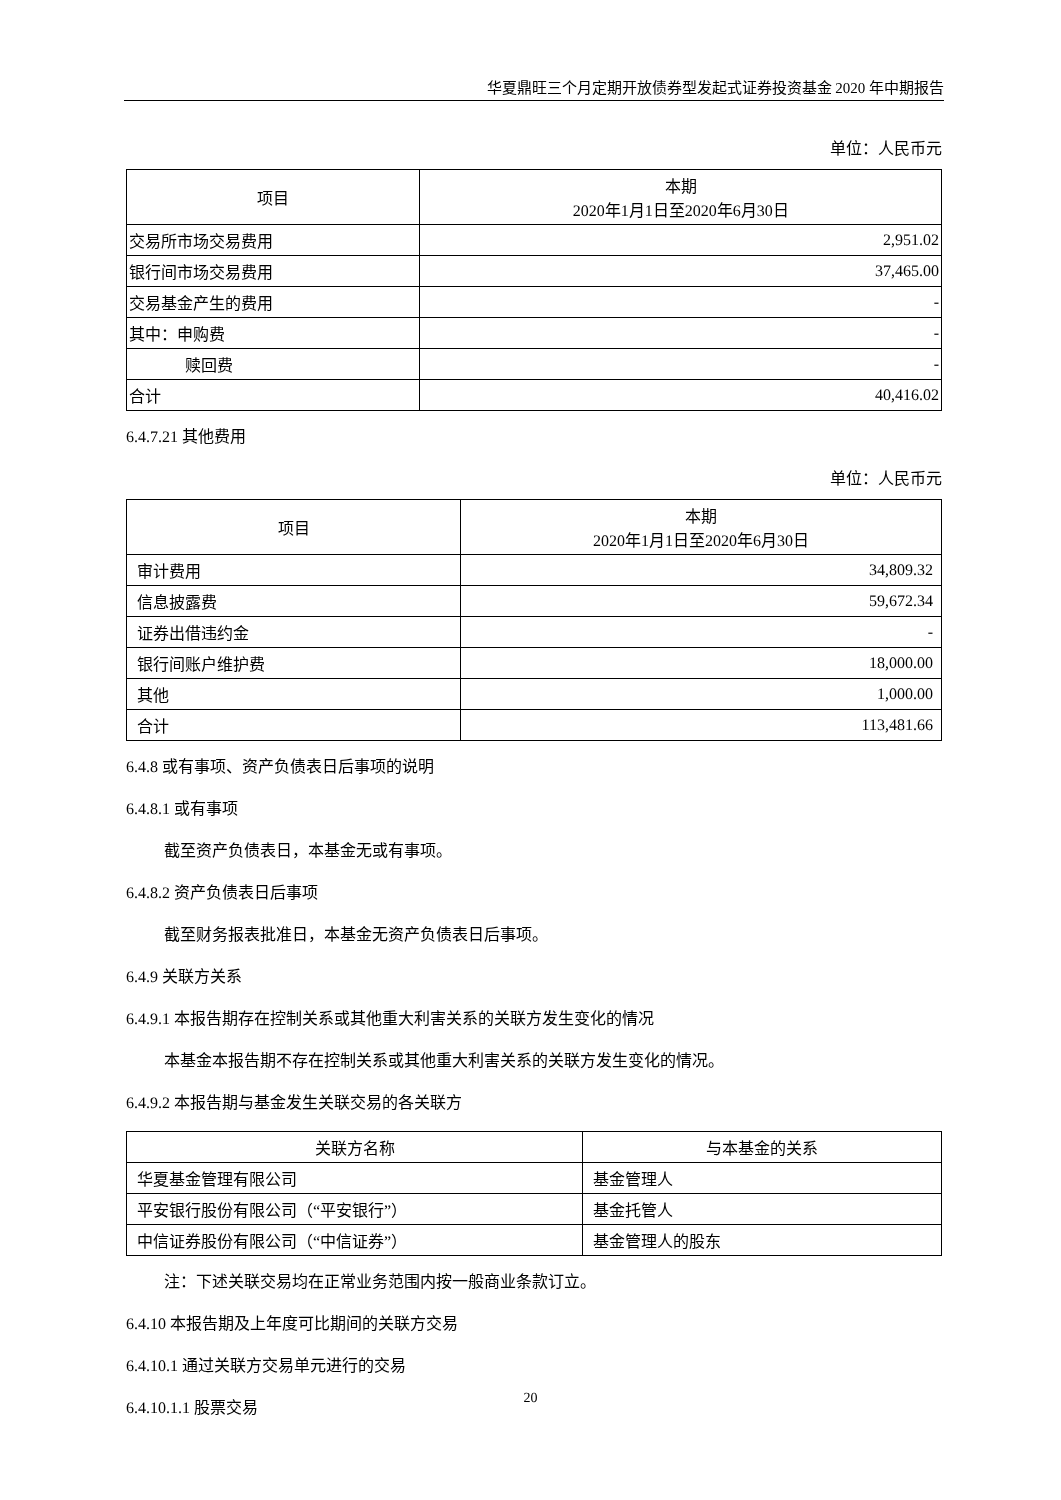华夏鼎旺三个月定期开放债券型发起式证券投资基金 2020 年中期报告
单位：人民币元
| 项目 | 本期 2020年1月1日至2020年6月30日 |
| --- | --- |
| 交易所市场交易费用 | 2,951.02 |
| 银行间市场交易费用 | 37,465.00 |
| 交易基金产生的费用 | - |
| 其中：申购费 | - |
| 赎回费 | - |
| 合计 | 40,416.02 |
6.4.7.21 其他费用
单位：人民币元
| 项目 | 本期 2020年1月1日至2020年6月30日 |
| --- | --- |
| 审计费用 | 34,809.32 |
| 信息披露费 | 59,672.34 |
| 证券出借违约金 | - |
| 银行间账户维护费 | 18,000.00 |
| 其他 | 1,000.00 |
| 合计 | 113,481.66 |
6.4.8 或有事项、资产负债表日后事项的说明
6.4.8.1 或有事项
截至资产负债表日，本基金无或有事项。
6.4.8.2 资产负债表日后事项
截至财务报表批准日，本基金无资产负债表日后事项。
6.4.9 关联方关系
6.4.9.1 本报告期存在控制关系或其他重大利害关系的关联方发生变化的情况
本基金本报告期不存在控制关系或其他重大利害关系的关联方发生变化的情况。
6.4.9.2 本报告期与基金发生关联交易的各关联方
| 关联方名称 | 与本基金的关系 |
| --- | --- |
| 华夏基金管理有限公司 | 基金管理人 |
| 平安银行股份有限公司（“平安银行”） | 基金托管人 |
| 中信证券股份有限公司（“中信证券”） | 基金管理人的股东 |
注：下述关联交易均在正常业务范围内按一般商业条款订立。
6.4.10 本报告期及上年度可比期间的关联方交易
6.4.10.1 通过关联方交易单元进行的交易
6.4.10.1.1 股票交易
20